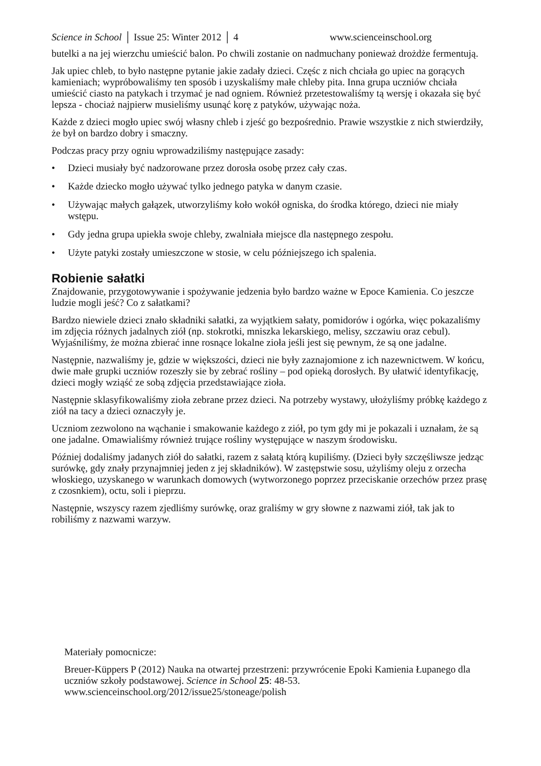Science in School │ Issue 25: Winter 2012 │ 4 www.scienceinschool.org
butelki a na jej wierzchu umieścić balon. Po chwili zostanie on nadmuchany ponieważ drożdże fermentują.
Jak upiec chleb, to było następne pytanie jakie zadały dzieci. Częśc z nich chciała go upiec na gorących kamieniach; wypróbowaliśmy ten sposób i uzyskaliśmy małe chleby pita. Inna grupa uczniów chciała umieścić ciasto na patykach i trzymać je nad ogniem. Również przetestowaliśmy tą wersję i okazała się być lepsza - chociaż najpierw musieliśmy usunąć korę z patyków, używając noża.
Każde z dzieci mogło upiec swój własny chleb i zjeść go bezpośrednio. Prawie wszystkie z nich stwierdziły, że był on bardzo dobry i smaczny.
Podczas pracy przy ogniu wprowadziliśmy następujące zasady:
• Dzieci musiały być nadzorowane przez dorosła osobę przez cały czas.
• Każde dziecko mogło używać tylko jednego patyka w danym czasie.
• Używając małych gałązek, utworzyliśmy koło wokół ogniska, do środka którego, dzieci nie miały wstępu.
• Gdy jedna grupa upiekła swoje chleby, zwalniała miejsce dla następnego zespołu.
• Użyte patyki zostały umieszczone w stosie, w celu późniejszego ich spalenia.
Robienie sałatki
Znajdowanie, przygotowywanie i spożywanie jedzenia było bardzo ważne w Epoce Kamienia. Co jeszcze ludzie mogli jeść? Co z sałatkami?
Bardzo niewiele dzieci znało składniki sałatki, za wyjątkiem sałaty, pomidorów i ogórka, więc pokazaliśmy im zdjęcia różnych jadalnych ziół (np. stokrotki, mniszka lekarskiego, melisy, szczawiu oraz cebul). Wyjaśniliśmy, że można zbierać inne rosnące lokalne zioła jeśli jest się pewnym, że są one jadalne.
Następnie, nazwaliśmy je, gdzie w większości, dzieci nie były zaznajomione z ich nazewnictwem. W końcu, dwie małe grupki uczniów rozeszły sie by zebrać rośliny – pod opieką dorosłych. By ułatwić identyfikację, dzieci mogły wziąść ze sobą zdjęcia przedstawiające zioła.
Następnie sklasyfikowaliśmy zioła zebrane przez dzieci. Na potrzeby wystawy, ułożyliśmy próbkę każdego z ziół na tacy a dzieci oznaczyły je.
Uczniom zezwolono na wąchanie i smakowanie każdego z ziół, po tym gdy mi je pokazali i uznałam, że są one jadalne. Omawialiśmy również trujące rośliny występujące w naszym środowisku.
Później dodaliśmy jadanych ziół do sałatki, razem z sałatą którą kupiliśmy. (Dzieci były szczęśliwsze jedząc surówkę, gdy znały przynajmniej jeden z jej składników). W zastępstwie sosu, użyliśmy oleju z orzecha włoskiego, uzyskanego w warunkach domowych (wytworzonego poprzez przeciskanie orzechów przez prasę z czosnkiem), octu, soli i pieprzu.
Następnie, wszyscy razem zjedliśmy surówkę, oraz graliśmy w gry słowne z nazwami ziół, tak jak to robiliśmy z nazwami warzyw.
Materiały pomocnicze:
Breuer-Küppers P (2012) Nauka na otwartej przestrzeni: przywrócenie Epoki Kamienia Łupanego dla uczniów szkoły podstawowej. Science in School 25: 48-53. www.scienceinschool.org/2012/issue25/stoneage/polish